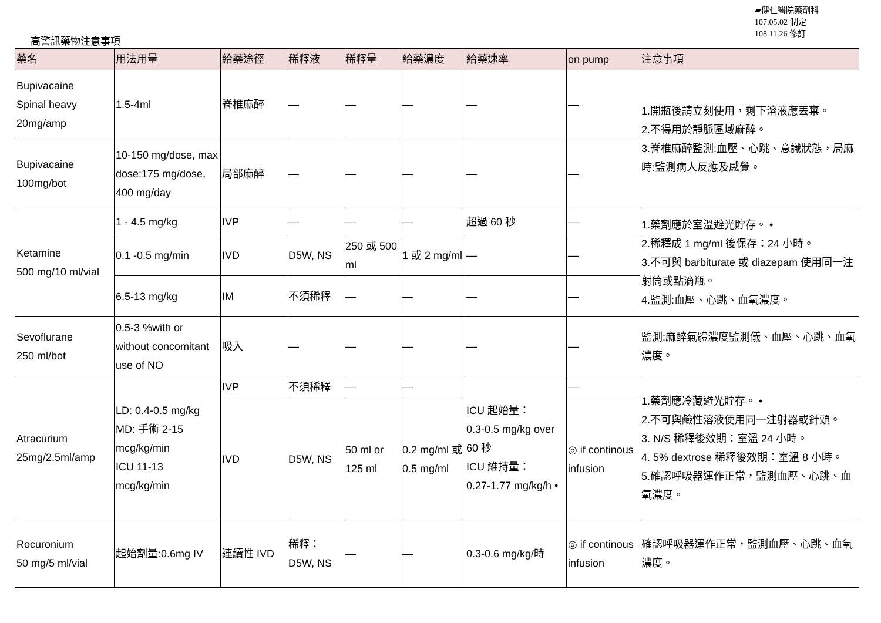▰健仁醫院藥劑科
107.05.02 制定
108.11.26 修訂
高警訊藥物注意事項
| 藥名 | 用法用量 | 給藥途徑 | 稀釋液 | 稀釋量 | 給藥濃度 | 給藥速率 | on pump | 注意事項 |
| --- | --- | --- | --- | --- | --- | --- | --- | --- |
| Bupivacaine Spinal heavy 20mg/amp | 1.5-4ml | 脊椎麻醉 | — | — | — | — | — | 1.開瓶後請立刻使用，剩下溶液應丟棄。 2.不得用於靜脈區域麻醉。 3.脊椎麻醉監測:血壓、心跳、意識狀態，局麻時:監測病人反應及感覺。 |
| Bupivacaine 100mg/bot | 10-150 mg/dose, max dose:175 mg/dose, 400 mg/day | 局部麻醉 | — | — | — | — | — | |
| Ketamine 500 mg/10 ml/vial | 1 - 4.5 mg/kg | IVP | — | — | — | 超過 60 秒 | — | 1.藥劑應於室溫避光貯存。 • 2.稀釋成 1 mg/ml 後保存：24 小時。 3.不可與 barbiturate 或 diazepam 使用同一注射筒或點滴瓶。 4.監測:血壓、心跳、血氧濃度。 |
| | 0.1 -0.5 mg/min | IVD | D5W, NS | 250 或 500 ml | 1 或 2 mg/ml | — | — | |
| | 6.5-13 mg/kg | IM | 不須稀釋 | — | — | — | — | |
| Sevoflurane 250 ml/bot | 0.5-3 %with or without concomitant use of NO | 吸入 | — | — | — | — | — | 監測:麻醉氣體濃度監測儀、血壓、心跳、血氧濃度。 |
| Atracurium 25mg/2.5ml/amp | LD: 0.4-0.5 mg/kg MD: 手術 2-15 mcg/kg/min ICU 11-13 mcg/kg/min | IVP | 不須稀釋 | — | — | ICU 起始量： 0.3-0.5 mg/kg over 60 秒 ICU 維持量： 0.27-1.77 mg/kg/h • | — | 1.藥劑應冷藏避光貯存。 • 2.不可與鹼性溶液使用同一注射器或針頭。 3. N/S 稀釋後效期：室溫 24 小時。 4. 5% dextrose 稀釋後效期：室溫 8 小時。 5.確認呼吸器運作正常，監測血壓、心跳、血氧濃度。 |
| | | IVD | D5W, NS | 50 ml or 125 ml | 0.2 mg/ml 或 0.5 mg/ml | | ◎ if continous infusion | |
| Rocuronium 50 mg/5 ml/vial | 起始劑量:0.6mg IV | 連續性 IVD | 稀釋： D5W, NS | — | — | 0.3-0.6 mg/kg/時 | ◎ if continous infusion | 確認呼吸器運作正常，監測血壓、心跳、血氧濃度。 |